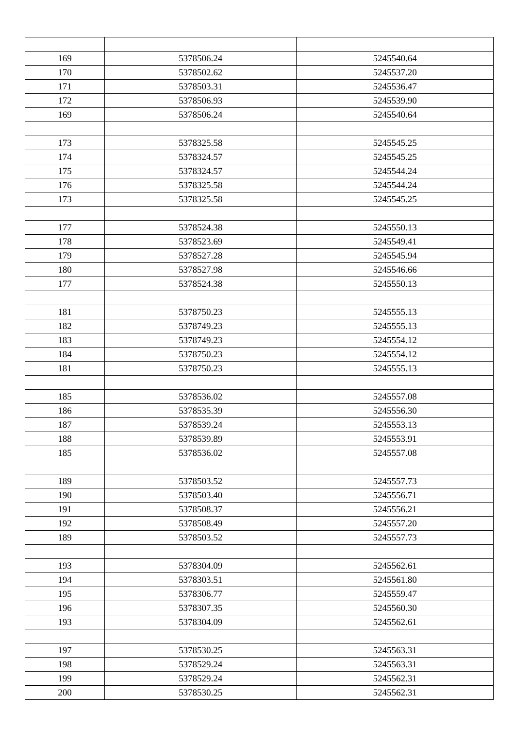| 169 | 5378506.24 | 5245540.64 |
| 170 | 5378502.62 | 5245537.20 |
| 171 | 5378503.31 | 5245536.47 |
| 172 | 5378506.93 | 5245539.90 |
| 169 | 5378506.24 | 5245540.64 |
| 173 | 5378325.58 | 5245545.25 |
| 174 | 5378324.57 | 5245545.25 |
| 175 | 5378324.57 | 5245544.24 |
| 176 | 5378325.58 | 5245544.24 |
| 173 | 5378325.58 | 5245545.25 |
| 177 | 5378524.38 | 5245550.13 |
| 178 | 5378523.69 | 5245549.41 |
| 179 | 5378527.28 | 5245545.94 |
| 180 | 5378527.98 | 5245546.66 |
| 177 | 5378524.38 | 5245550.13 |
| 181 | 5378750.23 | 5245555.13 |
| 182 | 5378749.23 | 5245555.13 |
| 183 | 5378749.23 | 5245554.12 |
| 184 | 5378750.23 | 5245554.12 |
| 181 | 5378750.23 | 5245555.13 |
| 185 | 5378536.02 | 5245557.08 |
| 186 | 5378535.39 | 5245556.30 |
| 187 | 5378539.24 | 5245553.13 |
| 188 | 5378539.89 | 5245553.91 |
| 185 | 5378536.02 | 5245557.08 |
| 189 | 5378503.52 | 5245557.73 |
| 190 | 5378503.40 | 5245556.71 |
| 191 | 5378508.37 | 5245556.21 |
| 192 | 5378508.49 | 5245557.20 |
| 189 | 5378503.52 | 5245557.73 |
| 193 | 5378304.09 | 5245562.61 |
| 194 | 5378303.51 | 5245561.80 |
| 195 | 5378306.77 | 5245559.47 |
| 196 | 5378307.35 | 5245560.30 |
| 193 | 5378304.09 | 5245562.61 |
| 197 | 5378530.25 | 5245563.31 |
| 198 | 5378529.24 | 5245563.31 |
| 199 | 5378529.24 | 5245562.31 |
| 200 | 5378530.25 | 5245562.31 |